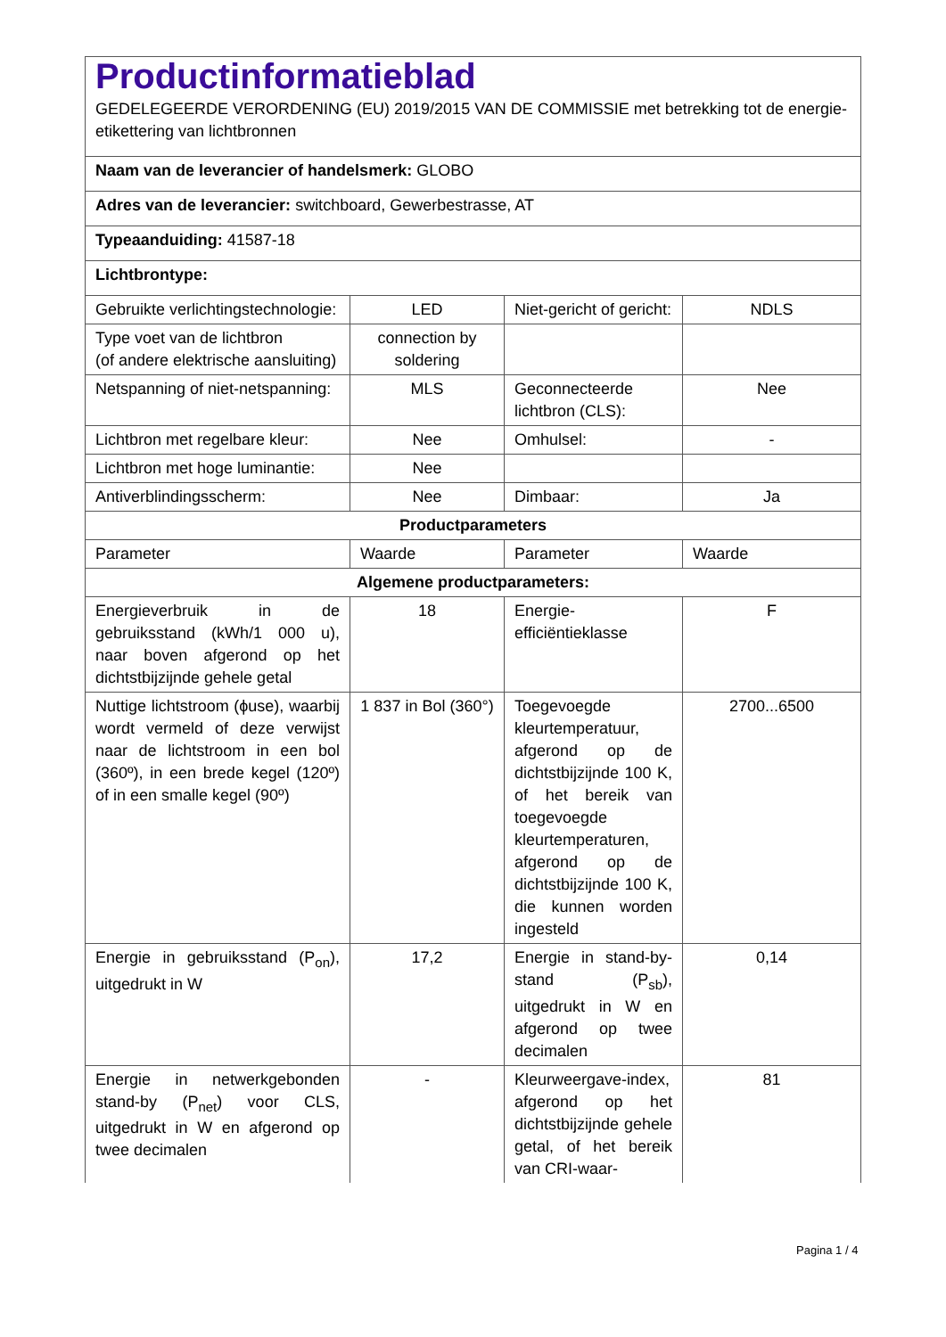| Productinformatieblad GEDELEGEERDE VERORDENING (EU) 2019/2015 VAN DE COMMISSIE met betrekking tot de energie-etikettering van lichtbronnen | | | |
| Naam van de leverancier of handelsmerk: GLOBO | | | |
| Adres van de leverancier: switchboard, Gewerbestrasse, AT | | | |
| Typeaanduiding: 41587-18 | | | |
| Lichtbrontype: | | | |
| Gebruikte verlichtingstechnologie: | LED | Niet-gericht of gericht: | NDLS |
| Type voet van de lichtbron (of andere elektrische aansluiting) | connection by soldering | | |
| Netspanning of niet-netspanning: | MLS | Geconnecteerde lichtbron (CLS): | Nee |
| Lichtbron met regelbare kleur: | Nee | Omhulsel: | - |
| Lichtbron met hoge luminantie: | Nee | | |
| Antiverblindingsscherm: | Nee | Dimbaar: | Ja |
| Productparameters | | | |
| Parameter | Waarde | Parameter | Waarde |
| Algemene productparameters: | | | |
| Energieverbruik in de gebruiksstand (kWh/1 000 u), naar boven afgerond op het dichtstbijzijnde gehele getal | 18 | Energie-efficiëntieklasse | F |
| Nuttige lichtstroom (ϕuse), waarbij wordt vermeld of deze verwijst naar de lichtstroom in een bol (360º), in een brede kegel (120º) of in een smalle kegel (90º) | 1 837 in Bol (360°) | Toegevoegde kleurtemperatuur, afgerond op de dichtstbijzijnde 100 K, of het bereik van toegevoegde kleurtemperaturen, afgerond op de dichtstbijzijnde 100 K, die kunnen worden ingesteld | 2700...6500 |
| Energie in gebruiksstand (P<sub>on</sub>), uitgedrukt in W | 17,2 | Energie in stand-by-stand (P<sub>sb</sub>), uitgedrukt in W en afgerond op twee decimalen | 0,14 |
| Energie in netwerkgebonden stand-by (P<sub>net</sub>) voor CLS, uitgedrukt in W en afgerond op twee decimalen | - | Kleurweergave-index, afgerond op het dichtstbijzijnde gehele getal, of het bereik van CRI-waar- | 81 |
Pagina 1 / 4